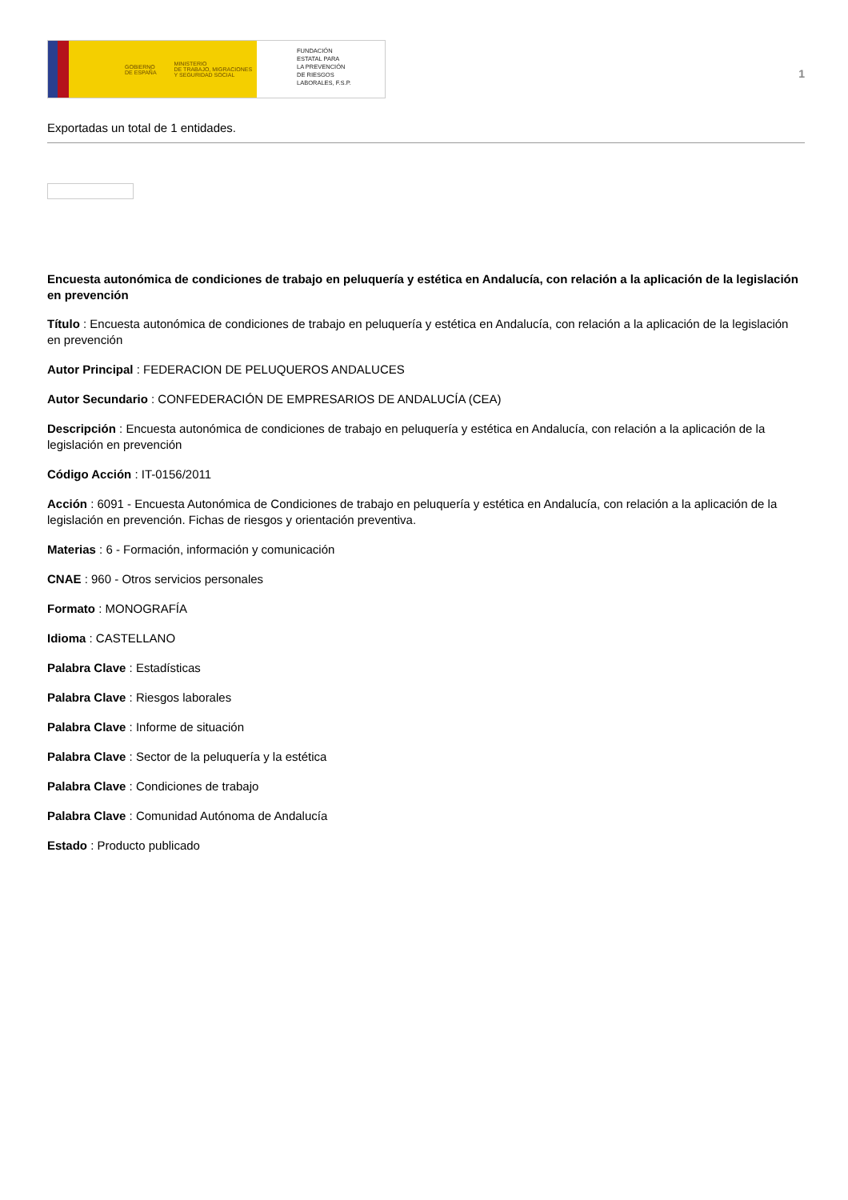GOBIERNO
DE ESPAÑA MINISTERIO
DE TRABAJO, MIGRACIONES
Y SEGURIDAD SOCIAL
FUNDACIÓN
ESTATAL PARA
LA PREVENCIÓN
DE RIESGOS
LABORALES, F.S.P.
1
Exportadas un total de 1 entidades.
Encuesta autonómica de condiciones de trabajo en peluquería y estética en Andalucía, con relación a la aplicación de la legislación en prevención
Título : Encuesta autonómica de condiciones de trabajo en peluquería y estética en Andalucía, con relación a la aplicación de la legislación en prevención
Autor Principal : FEDERACION DE PELUQUEROS ANDALUCES
Autor Secundario : CONFEDERACIÓN DE EMPRESARIOS DE ANDALUCÍA (CEA)
Descripción : Encuesta autonómica de condiciones de trabajo en peluquería y estética en Andalucía, con relación a la aplicación de la legislación en prevención
Código Acción : IT-0156/2011
Acción : 6091 - Encuesta Autonómica de Condiciones de trabajo en peluquería y estética en Andalucía, con relación a la aplicación de la legislación en prevención. Fichas de riesgos y orientación preventiva.
Materias : 6 - Formación, información y comunicación
CNAE : 960 - Otros servicios personales
Formato : MONOGRAFÍA
Idioma : CASTELLANO
Palabra Clave : Estadísticas
Palabra Clave : Riesgos laborales
Palabra Clave : Informe de situación
Palabra Clave : Sector de la peluquería y la estética
Palabra Clave : Condiciones de trabajo
Palabra Clave : Comunidad Autónoma de Andalucía
Estado : Producto publicado